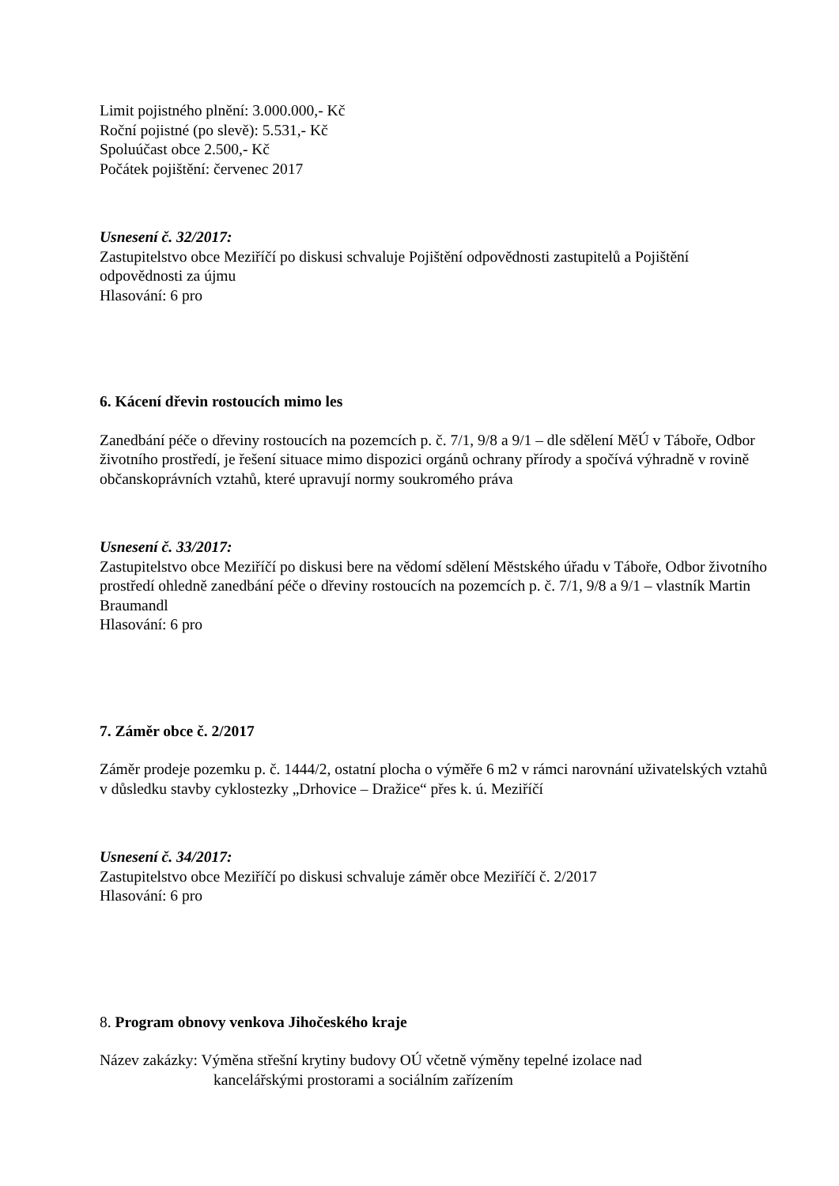Limit pojistného plnění: 3.000.000,- Kč
Roční pojistné (po slevě): 5.531,- Kč
Spoluúčast obce 2.500,- Kč
Počátek pojištění: červenec 2017
Usnesení č. 32/2017:
Zastupitelstvo obce Meziříčí po diskusi schvaluje Pojištění odpovědnosti zastupitelů a Pojištění odpovědnosti za újmu
Hlasování: 6 pro
6. Kácení dřevin rostoucích mimo les
Zanedbání péče o dřeviny rostoucích na pozemcích p. č. 7/1, 9/8 a 9/1 – dle sdělení MěÚ v Táboře, Odbor životního prostředí, je řešení situace mimo dispozici orgánů ochrany přírody a spočívá výhradně v rovině občanskoprávních vztahů, které upravují normy soukromého práva
Usnesení č. 33/2017:
Zastupitelstvo obce Meziříčí po diskusi bere na vědomí sdělení Městského úřadu v Táboře, Odbor životního prostředí ohledně zanedbání péče o dřeviny rostoucích na pozemcích p. č. 7/1, 9/8 a 9/1 – vlastník Martin Braumandl
Hlasování: 6 pro
7. Záměr obce č. 2/2017
Záměr prodeje pozemku p. č. 1444/2, ostatní plocha o výměře 6 m2 v rámci narovnání uživatelských vztahů v důsledku stavby cyklostezky „Drhovice – Dražice“ přes k. ú. Meziříčí
Usnesení č. 34/2017:
Zastupitelstvo obce Meziříčí po diskusi schvaluje záměr obce Meziříčí č. 2/2017
Hlasování: 6 pro
8. Program obnovy venkova Jihočeského kraje
Název zakázky: Výměna střešní krytiny budovy OÚ včetně výměny tepelné izolace nad
kancelářskými prostorami a sociálním zařízením